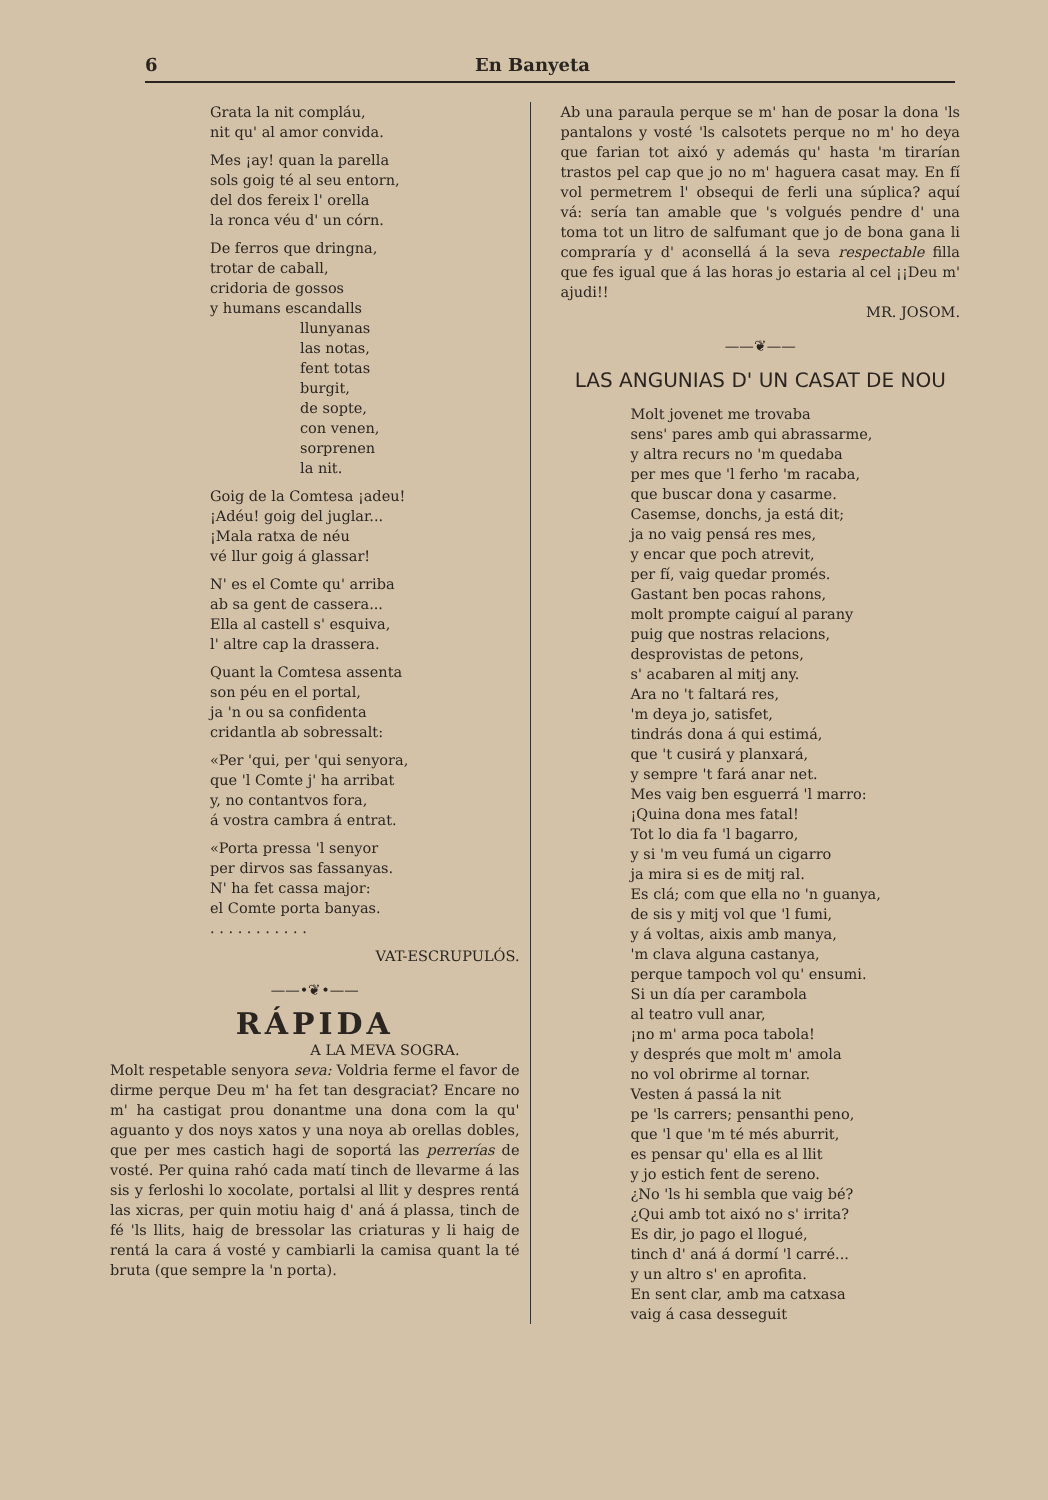6 En Banyeta
Grata la nit compláu,
nit qu' al amor convida.
Mes ¡ay! quan la parella
sols goig té al seu entorn,
del dos fereix l' orella
la ronca véu d' un córn.
De ferros que dringna,
trotar de caball,
cridoria de gossos
y humans escandalls
llunyanas
las notas,
fent totas
burgit,
de sopte,
con venen,
sorprenen
la nit.
Goig de la Comtesa ¡adeu!
¡Adéu! goig del juglar...
¡Mala ratxa de néu
vé llur goig á glassar!
N' es el Comte qu' arriba
ab sa gent de cassera...
Ella al castell s' esquiva,
l' altre cap la drassera.
Quant la Comtesa assenta
son péu en el portal,
ja 'n ou sa confidenta
cridantla ab sobressalt:
«Per 'qui, per 'qui senyora,
que 'l Comte j' ha arribat
y, no contantvos fora,
á vostra cambra á entrat.
«Porta pressa 'l senyor
per dirvos sas fassanyas.
N' ha fet cassa major:
el Comte porta banyas.
. . . . . . . . . . .
VAT-ESCRUPULÓS.
——•❦•——
RÁPIDA
A LA MEVA SOGRA.
Molt respetable senyora seva: Voldria ferme el favor de dirme perque Deu m' ha fet tan desgraciat? Encare no m' ha castigat prou donantme una dona com la qu' aguanto y dos noys xatos y una noya ab orellas dobles, que per mes castich hagi de soportá las perrerías de vosté. Per quina rahó cada matí tinch de llevarme á las sis y ferloshi lo xocolate, portalsi al llit y despres rentá las xicras, per quin motiu haig d' aná á plassa, tinch de fé 'ls llits, haig de bressolar las criaturas y li haig de rentá la cara á vosté y cambiarli la camisa quant la té bruta (que sempre la 'n porta).
Ab una paraula perque se m' han de posar la dona 'ls pantalons y vosté 'ls calsotets perque no m' ho deya que farian tot aixó y además qu' hasta 'm tirarían trastos pel cap que jo no m' haguera casat may. En fí vol permetrem l' obsequi de ferli una súplica? aquí vá: sería tan amable que 's volgués pendre d' una toma tot un litro de salfumant que jo de bona gana li compraría y d' aconsellá á la seva respectable filla que fes igual que á las horas jo estaria al cel ¡¡Deu m' ajudi!!
MR. JOSOM.
——❦——
LAS ANGUNIAS D' UN CASAT DE NOU
Molt jovenet me trovaba
sens' pares amb qui abrassarme,
y altra recurs no 'm quedaba
per mes que 'l ferho 'm racaba,
que buscar dona y casarme.
Casemse, donchs, ja está dit;
ja no vaig pensá res mes,
y encar que poch atrevit,
per fí, vaig quedar promés.
Gastant ben pocas rahons,
molt prompte caiguí al parany
puig que nostras relacions,
desprovistas de petons,
s' acabaren al mitj any.
Ara no 't faltará res,
'm deya jo, satisfet,
tindrás dona á qui estimá,
que 't cusirá y planxará,
y sempre 't fará anar net.
Mes vaig ben esguerrá 'l marro:
¡Quina dona mes fatal!
Tot lo dia fa 'l bagarro,
y si 'm veu fumá un cigarro
ja mira si es de mitj ral.
Es clá; com que ella no 'n guanya,
de sis y mitj vol que 'l fumi,
y á voltas, aixis amb manya,
'm clava alguna castanya,
perque tampoch vol qu' ensumi.
Si un día per carambola
al teatro vull anar,
¡no m' arma poca tabola!
y després que molt m' amola
no vol obrirme al tornar.
Vesten á passá la nit
pe 'ls carrers; pensanthi peno,
que 'l que 'm té més aburrit,
es pensar qu' ella es al llit
y jo estich fent de sereno.
¿No 'ls hi sembla que vaig bé?
¿Qui amb tot aixó no s' irrita?
Es dir, jo pago el llogué,
tinch d' aná á dormí 'l carré...
y un altro s' en aprofita.
En sent clar, amb ma catxasa
vaig á casa desseguit